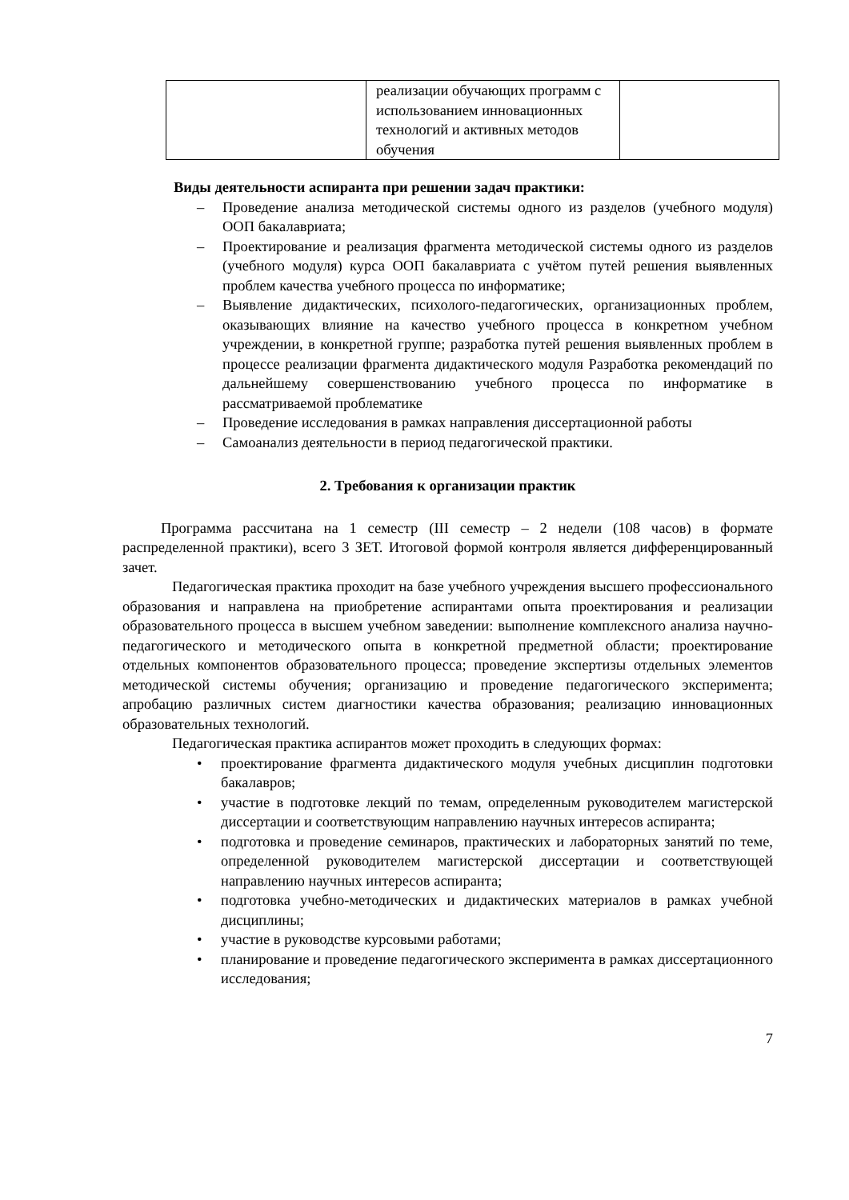| | реализации обучающих программ с использованием инновационных технологий и активных методов обучения | |
Виды деятельности аспиранта при решении задач практики:
– Проведение анализа методической системы одного из разделов (учебного модуля) ООП бакалавриата;
– Проектирование и реализация фрагмента методической системы одного из разделов (учебного модуля) курса ООП бакалавриата с учётом путей решения выявленных проблем качества учебного процесса по информатике;
– Выявление дидактических, психолого-педагогических, организационных проблем, оказывающих влияние на качество учебного процесса в конкретном учебном учреждении, в конкретной группе; разработка путей решения выявленных проблем в процессе реализации фрагмента дидактического модуля Разработка рекомендаций по дальнейшему совершенствованию учебного процесса по информатике в рассматриваемой проблематике
– Проведение исследования в рамках направления диссертационной работы
– Самоанализ деятельности в период педагогической практики.
2. Требования к организации практик
Программа рассчитана на 1 семестр (III семестр – 2 недели (108 часов) в формате распределенной практики), всего 3 ЗЕТ. Итоговой формой контроля является дифференцированный зачет.
Педагогическая практика проходит на базе учебного учреждения высшего профессионального образования и направлена на приобретение аспирантами опыта проектирования и реализации образовательного процесса в высшем учебном заведении: выполнение комплексного анализа научно-педагогического и методического опыта в конкретной предметной области; проектирование отдельных компонентов образовательного процесса; проведение экспертизы отдельных элементов методической системы обучения; организацию и проведение педагогического эксперимента; апробацию различных систем диагностики качества образования; реализацию инновационных образовательных технологий.
Педагогическая практика аспирантов может проходить в следующих формах:
• проектирование фрагмента дидактического модуля учебных дисциплин подготовки бакалавров;
• участие в подготовке лекций по темам, определенным руководителем магистерской диссертации и соответствующим направлению научных интересов аспиранта;
• подготовка и проведение семинаров, практических и лабораторных занятий по теме, определенной руководителем магистерской диссертации и соответствующей направлению научных интересов аспиранта;
• подготовка учебно-методических и дидактических материалов в рамках учебной дисциплины;
• участие в руководстве курсовыми работами;
• планирование и проведение педагогического эксперимента в рамках диссертационного исследования;
7